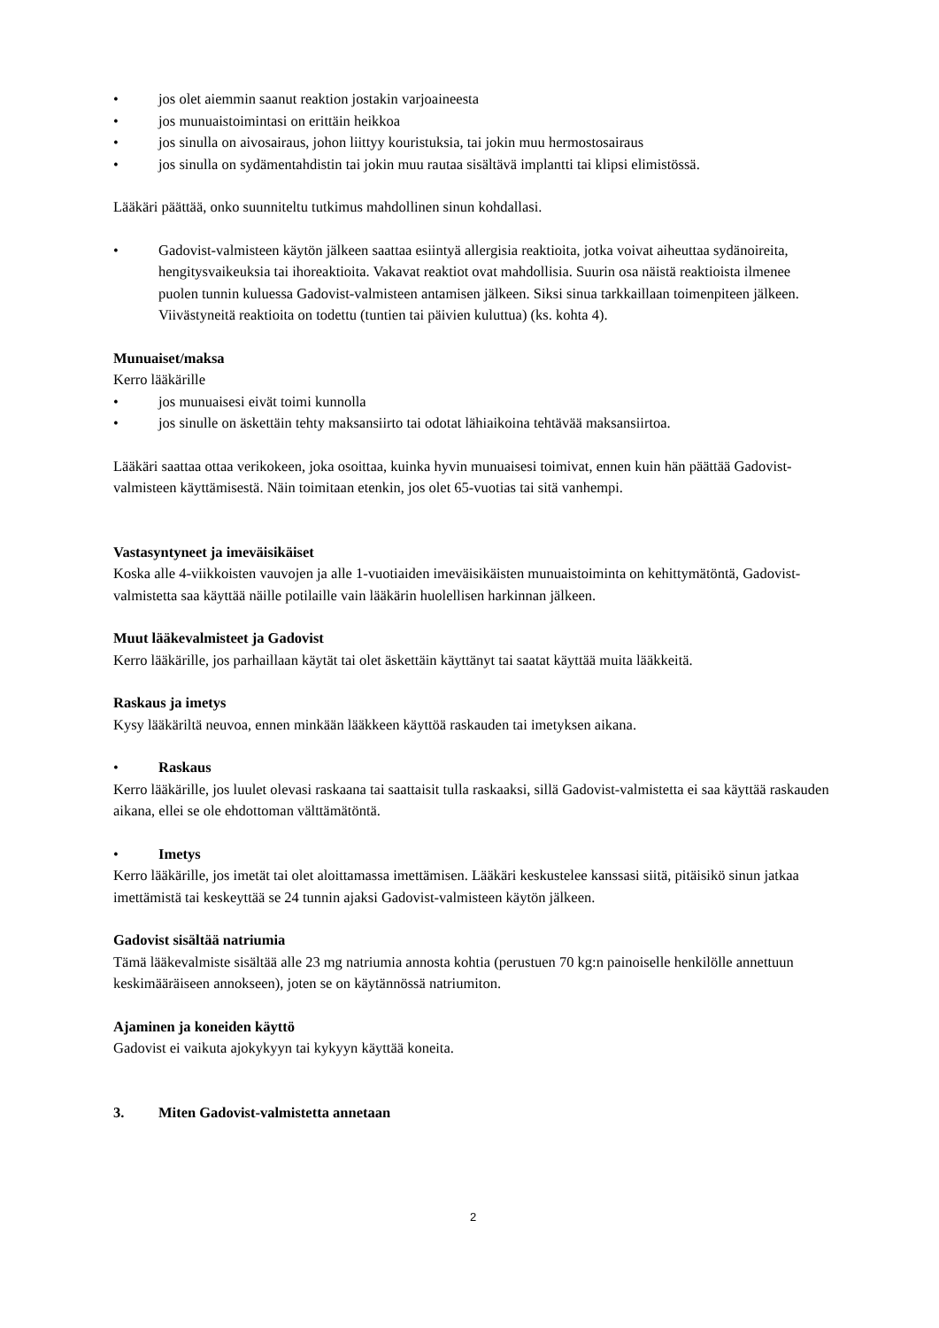• jos olet aiemmin saanut reaktion jostakin varjoaineesta
• jos munuaistoimintasi on erittäin heikkoa
• jos sinulla on aivosairaus, johon liittyy kouristuksia, tai jokin muu hermostosairaus
• jos sinulla on sydämentahdistin tai jokin muu rautaa sisältävä implantti tai klipsi elimistössä.
Lääkäri päättää, onko suunniteltu tutkimus mahdollinen sinun kohdallasi.
• Gadovist-valmisteen käytön jälkeen saattaa esiintyä allergisia reaktioita, jotka voivat aiheuttaa sydänoireita, hengitysvaikeuksia tai ihoreaktioita. Vakavat reaktiot ovat mahdollisia. Suurin osa näistä reaktioista ilmenee puolen tunnin kuluessa Gadovist-valmisteen antamisen jälkeen. Siksi sinua tarkkaillaan toimenpiteen jälkeen. Viivästyneitä reaktioita on todettu (tuntien tai päivien kuluttua) (ks. kohta 4).
Munuaiset/maksa
Kerro lääkärille
• jos munuaisesi eivät toimi kunnolla
• jos sinulle on äskettäin tehty maksansiirto tai odotat lähiaikoina tehtävää maksansiirtoa.
Lääkäri saattaa ottaa verikokeen, joka osoittaa, kuinka hyvin munuaisesi toimivat, ennen kuin hän päättää Gadovist-valmisteen käyttämisestä. Näin toimitaan etenkin, jos olet 65-vuotias tai sitä vanhempi.
Vastasyntyneet ja imeväisikäiset
Koska alle 4-viikkoisten vauvojen ja alle 1-vuotiaiden imeväisikäisten munuaistoiminta on kehittymätöntä, Gadovist-valmistetta saa käyttää näille potilaille vain lääkärin huolellisen harkinnan jälkeen.
Muut lääkevalmisteet ja Gadovist
Kerro lääkärille, jos parhaillaan käytät tai olet äskettäin käyttänyt tai saatat käyttää muita lääkkeitä.
Raskaus ja imetys
Kysy lääkäriltä neuvoa, ennen minkään lääkkeen käyttöä raskauden tai imetyksen aikana.
• Raskaus
Kerro lääkärille, jos luulet olevasi raskaana tai saattaisit tulla raskaaksi, sillä Gadovist-valmistetta ei saa käyttää raskauden aikana, ellei se ole ehdottoman välttämätöntä.
• Imetys
Kerro lääkärille, jos imetät tai olet aloittamassa imettämisen. Lääkäri keskustelee kanssasi siitä, pitäisikö sinun jatkaa imettämistä tai keskeyttää se 24 tunnin ajaksi Gadovist-valmisteen käytön jälkeen.
Gadovist sisältää natriumia
Tämä lääkevalmiste sisältää alle 23 mg natriumia annosta kohtia (perustuen 70 kg:n painoiselle henkilölle annettuun keskimääräiseen annokseen), joten se on käytännössä natriumiton.
Ajaminen ja koneiden käyttö
Gadovist ei vaikuta ajokykyyn tai kykyyn käyttää koneita.
3. Miten Gadovist-valmistetta annetaan
2